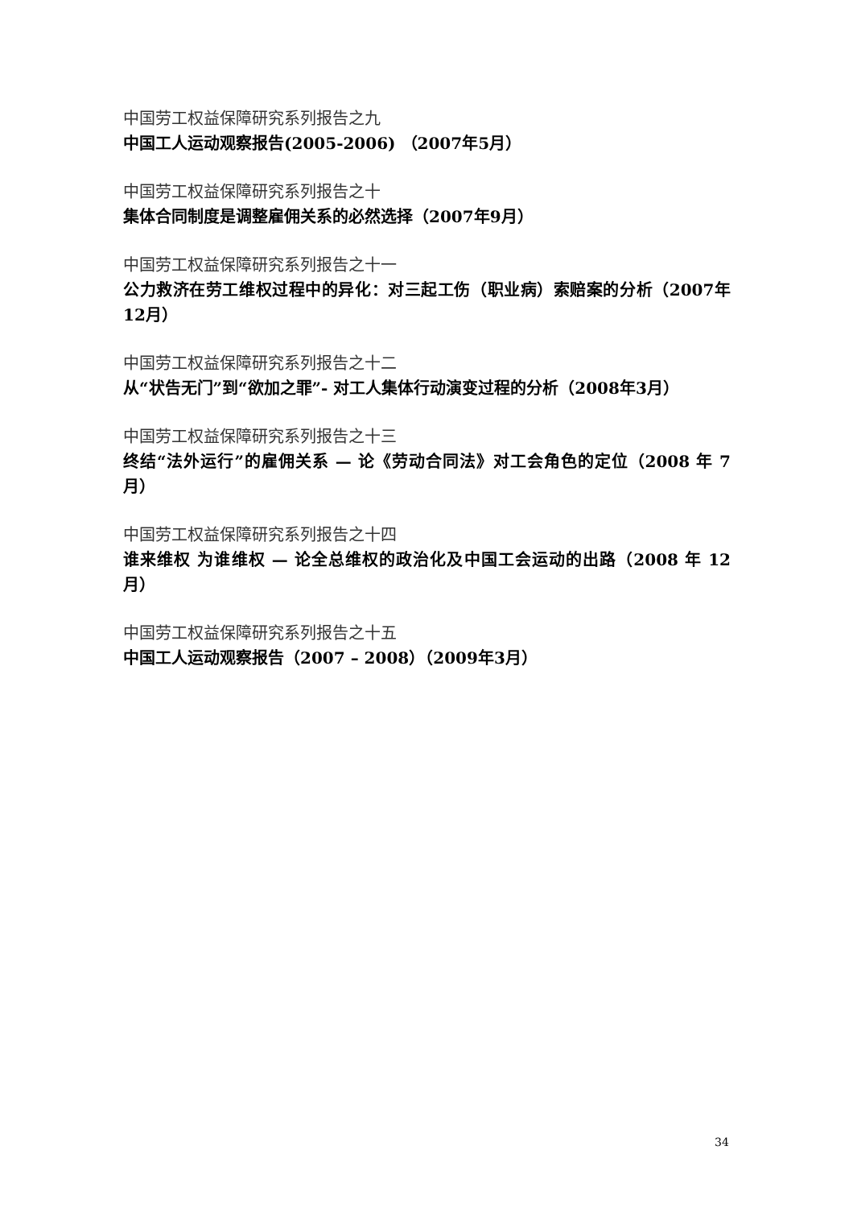中国劳工权益保障研究系列报告之九
中国工人运动观察报告(2005-2006) （2007年5月）
中国劳工权益保障研究系列报告之十
集体合同制度是调整雇佣关系的必然选择（2007年9月）
中国劳工权益保障研究系列报告之十一
公力救济在劳工维权过程中的异化：对三起工伤（职业病）索赔案的分析（2007年12月）
中国劳工权益保障研究系列报告之十二
从“状告无门”到“欲加之罪”- 对工人集体行动演变过程的分析（2008年3月）
中国劳工权益保障研究系列报告之十三
终结“法外运行”的雇佣关系 — 论《劳动合同法》对工会角色的定位（2008 年 7 月）
中国劳工权益保障研究系列报告之十四
谁来维权 为谁维权 — 论全总维权的政治化及中国工会运动的出路（2008 年 12 月）
中国劳工权益保障研究系列报告之十五
中国工人运动观察报告（2007 – 2008）（2009年3月）
34